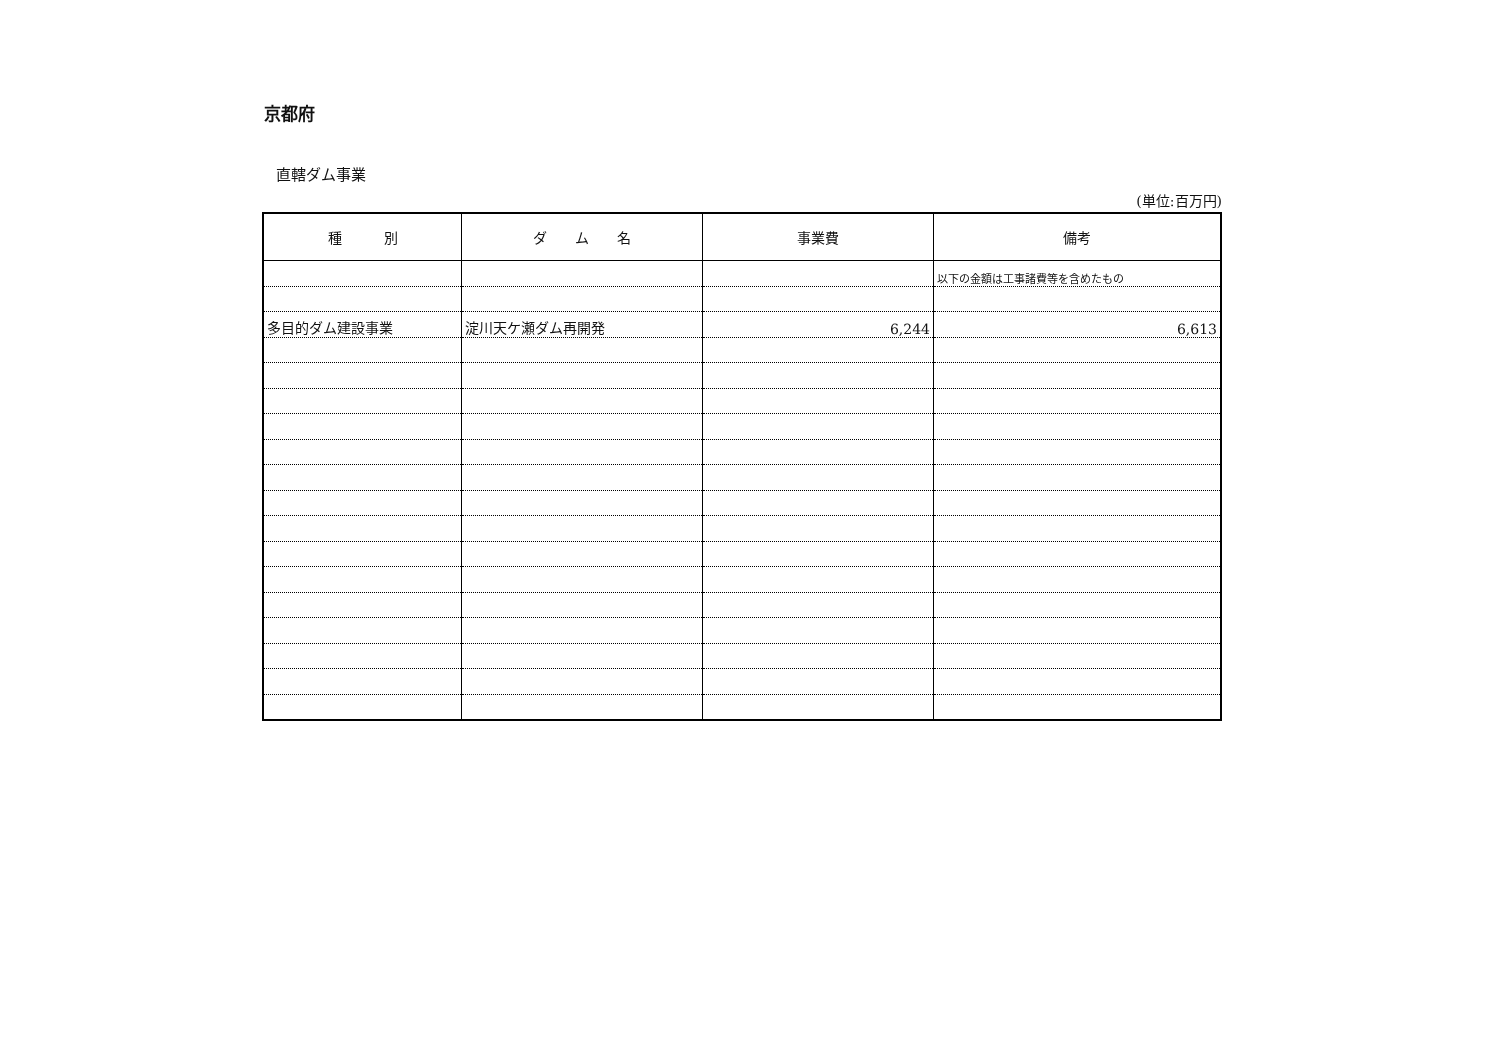京都府
直轄ダム事業
(単位:百万円)
| 種 別 | ダ ム 名 | 事業費 | 備考 |
| --- | --- | --- | --- |
| | | | 以下の金額は工事諸費等を含めたもの |
| 多目的ダム建設事業 | 淀川天ケ瀬ダム再開発 | 6,244 | 6,613 |